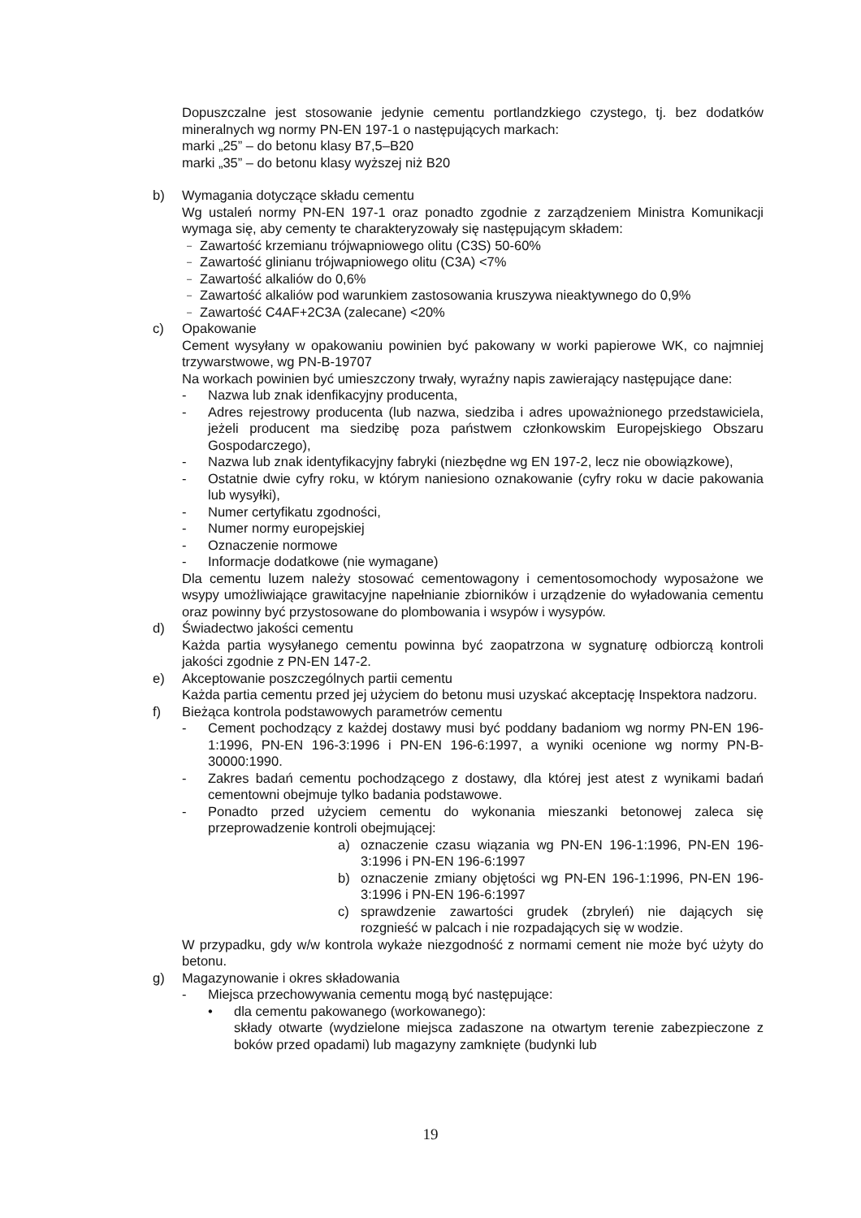Dopuszczalne jest stosowanie jedynie cementu portlandzkiego czystego, tj. bez dodatków mineralnych wg normy PN-EN 197-1 o następujących markach:
marki „25” – do betonu klasy B7,5–B20
marki „35” – do betonu klasy wyższej niż B20
b) Wymagania dotyczące składu cementu
Wg ustaleń normy PN-EN 197-1 oraz ponadto zgodnie z zarządzeniem Ministra Komunikacji wymaga się, aby cementy te charakteryzowały się następującym składem:
– Zawartość krzemianu trójwapniowego olitu (C3S) 50-60%
– Zawartość glinianu trójwapniowego olitu (C3A) <7%
– Zawartość alkaliów do 0,6%
– Zawartość alkaliów pod warunkiem zastosowania kruszywa nieaktywnego do 0,9%
– Zawartość C4AF+2C3A (zalecane) <20%
c) Opakowanie
Cement wysyłany w opakowaniu powinien być pakowany w worki papierowe WK, co najmniej trzywarstwowe, wg PN-B-19707
Na workach powinien być umieszczony trwały, wyraźny napis zawierający następujące dane:
- Nazwa lub znak idenfikacyjny producenta,
- Adres rejestrowy producenta (lub nazwa, siedziba i adres upoważnionego przedstawiciela, jeżeli producent ma siedzibę poza państwem członkowskim Europejskiego Obszaru Gospodarczego),
- Nazwa lub znak identyfikacyjny fabryki (niezbędne wg EN 197-2, lecz nie obowiązkowe),
- Ostatnie dwie cyfry roku, w którym naniesiono oznakowanie (cyfry roku w dacie pakowania lub wysyłki),
- Numer certyfikatu zgodności,
- Numer normy europejskiej
- Oznaczenie normowe
- Informacje dodatkowe (nie wymagane)
Dla cementu luzem należy stosować cementowagony i cementosomochody wyposażone we wsypy umożliwiające grawitacyjne napełnianie zbiorników i urządzenie do wyładowania cementu oraz powinny być przystosowane do plombowania i wsypów i wysypów.
d) Świadectwo jakości cementu
Każda partia wysyłanego cementu powinna być zaopatrzona w sygnaturę odbiorczą kontroli jakości zgodnie z PN-EN 147-2.
e) Akceptowanie poszczególnych partii cementu
Każda partia cementu przed jej użyciem do betonu musi uzyskać akceptację Inspektora nadzoru.
f) Bieżąca kontrola podstawowych parametrów cementu
- Cement pochodzący z każdej dostawy musi być poddany badaniom wg normy PN-EN 196-1:1996, PN-EN 196-3:1996 i PN-EN 196-6:1997, a wyniki ocenione wg normy PN-B-30000:1990.
- Zakres badań cementu pochodzącego z dostawy, dla której jest atest z wynikami badań cementowni obejmuje tylko badania podstawowe.
- Ponadto przed użyciem cementu do wykonania mieszanki betonowej zaleca się przeprowadzenie kontroli obejmującej:
a) oznaczenie czasu wiązania wg PN-EN 196-1:1996, PN-EN 196-3:1996 i PN-EN 196-6:1997
b) oznaczenie zmiany objętości wg PN-EN 196-1:1996, PN-EN 196-3:1996 i PN-EN 196-6:1997
c) sprawdzenie zawartości grudek (zbryleń) nie dających się rozgnieść w palcach i nie rozpadających się w wodzie.
W przypadku, gdy w/w kontrola wykaże niezgodność z normami cement nie może być użyty do betonu.
g) Magazynowanie i okres składowania
- Miejsca przechowywania cementu mogą być następujące:
• dla cementu pakowanego (workowanego):
składy otwarte (wydzielone miejsca zadaszone na otwartym terenie zabezpieczone z boków przed opadami) lub magazyny zamknięte (budynki lub
19